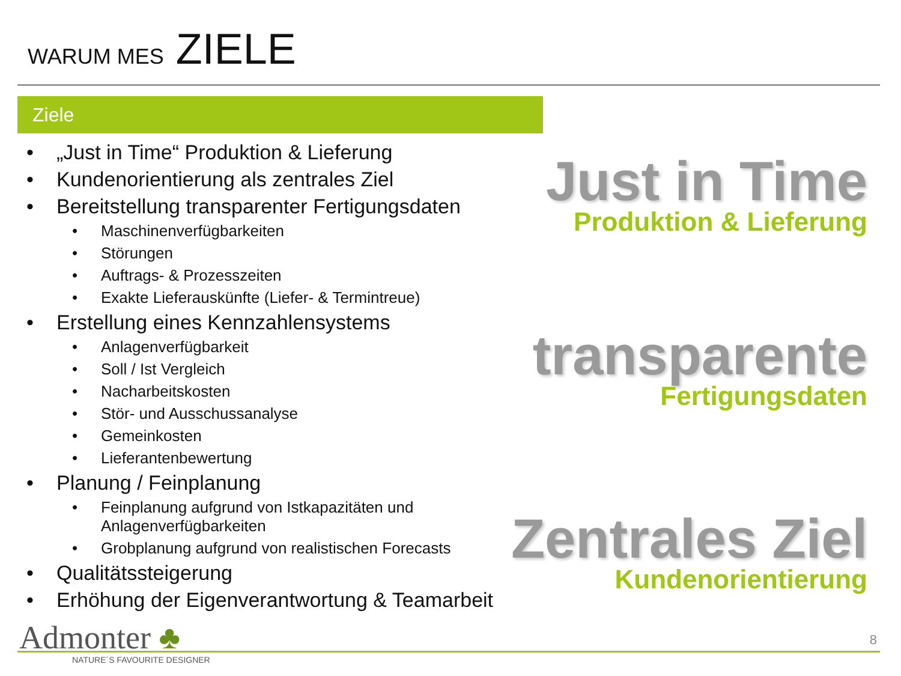WARUM MES ZIELE
Ziele
„Just in Time“ Produktion & Lieferung
Kundenorientierung als zentrales Ziel
Bereitstellung transparenter Fertigungsdaten
Maschinenverfügbarkeiten
Störungen
Auftrags- & Prozesszeiten
Exakte Lieferauskünfte (Liefer- & Termintreue)
Erstellung eines Kennzahlensystems
Anlagenverfügbarkeit
Soll / Ist Vergleich
Nacharbeitskosten
Stör- und Ausschussanalyse
Gemeinkosten
Lieferantenbewertung
Planung / Feinplanung
Feinplanung aufgrund von Istkapazitäten und Anlagenverfügbarkeiten
Grobplanung aufgrund von realistischen Forecasts
Qualitätssteigerung
Erhöhung der Eigenverantwortung & Teamarbeit
Just in Time
Produktion & Lieferung
transparente
Fertigungsdaten
Zentrales Ziel
Kundenorientierung
Admonter ♣
NATURE´S FAVOURITE DESIGNER
8